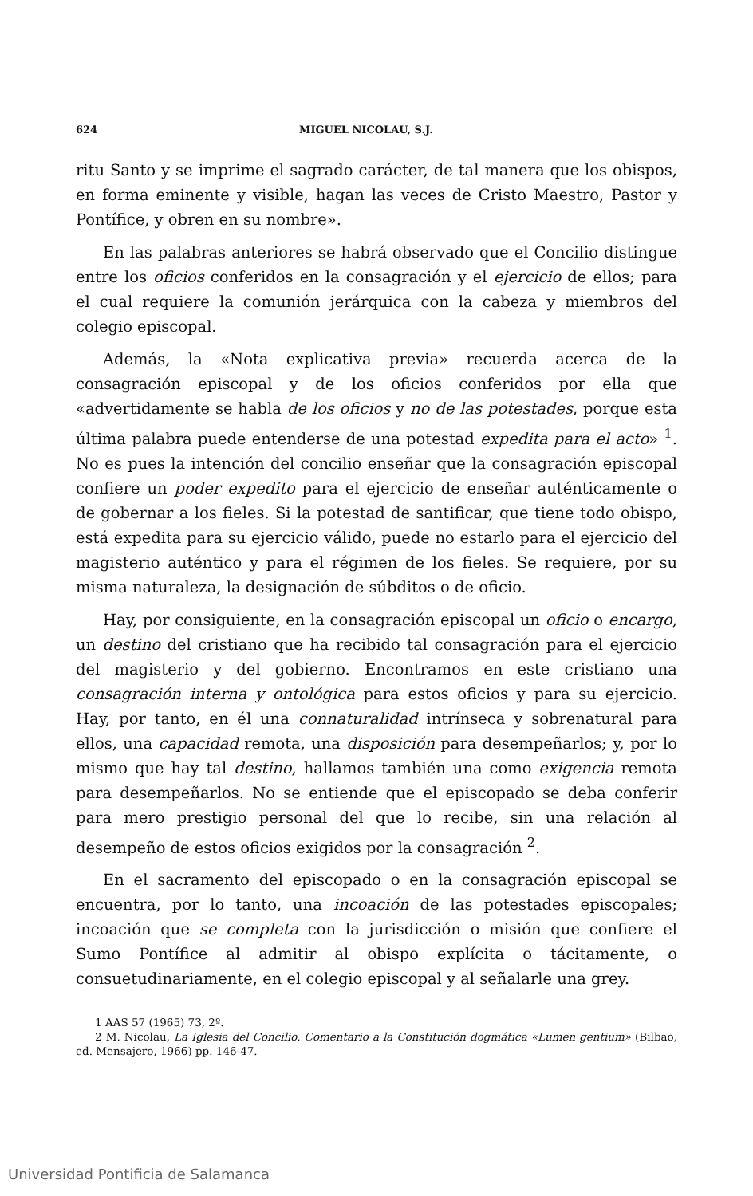624 MIGUEL NICOLAU, S.J.
ritu Santo y se imprime el sagrado carácter, de tal manera que los obispos, en forma eminente y visible, hagan las veces de Cristo Maestro, Pastor y Pontífice, y obren en su nombre».
En las palabras anteriores se habrá observado que el Concilio distingue entre los oficios conferidos en la consagración y el ejercicio de ellos; para el cual requiere la comunión jerárquica con la cabeza y miembros del colegio episcopal.
Además, la «Nota explicativa previa» recuerda acerca de la consagración episcopal y de los oficios conferidos por ella que «advertidamente se habla de los oficios y no de las potestades, porque esta última palabra puede entenderse de una potestad expedita para el acto» <sup>1</sup>. No es pues la intención del concilio enseñar que la consagración episcopal confiere un poder expedito para el ejercicio de enseñar auténticamente o de gobernar a los fieles. Si la potestad de santificar, que tiene todo obispo, está expedita para su ejercicio válido, puede no estarlo para el ejercicio del magisterio auténtico y para el régimen de los fieles. Se requiere, por su misma naturaleza, la designación de súbditos o de oficio.
Hay, por consiguiente, en la consagración episcopal un oficio o encargo, un destino del cristiano que ha recibido tal consagración para el ejercicio del magisterio y del gobierno. Encontramos en este cristiano una consagración interna y ontológica para estos oficios y para su ejercicio. Hay, por tanto, en él una connaturalidad intrínseca y sobrenatural para ellos, una capacidad remota, una disposición para desempeñarlos; y, por lo mismo que hay tal destino, hallamos también una como exigencia remota para desempeñarlos. No se entiende que el episcopado se deba conferir para mero prestigio personal del que lo recibe, sin una relación al desempeño de estos oficios exigidos por la consagración <sup>2</sup>.
En el sacramento del episcopado o en la consagración episcopal se encuentra, por lo tanto, una incoación de las potestades episcopales; incoación que se completa con la jurisdicción o misión que confiere el Sumo Pontífice al admitir al obispo explícita o tácitamente, o consuetudinariamente, en el colegio episcopal y al señalarle una grey.
1 AAS 57 (1965) 73, 2º.
2 M. Nicolau, La Iglesia del Concilio. Comentario a la Constitución dogmática «Lumen gentium» (Bilbao, ed. Mensajero, 1966) pp. 146-47.
Universidad Pontificia de Salamanca